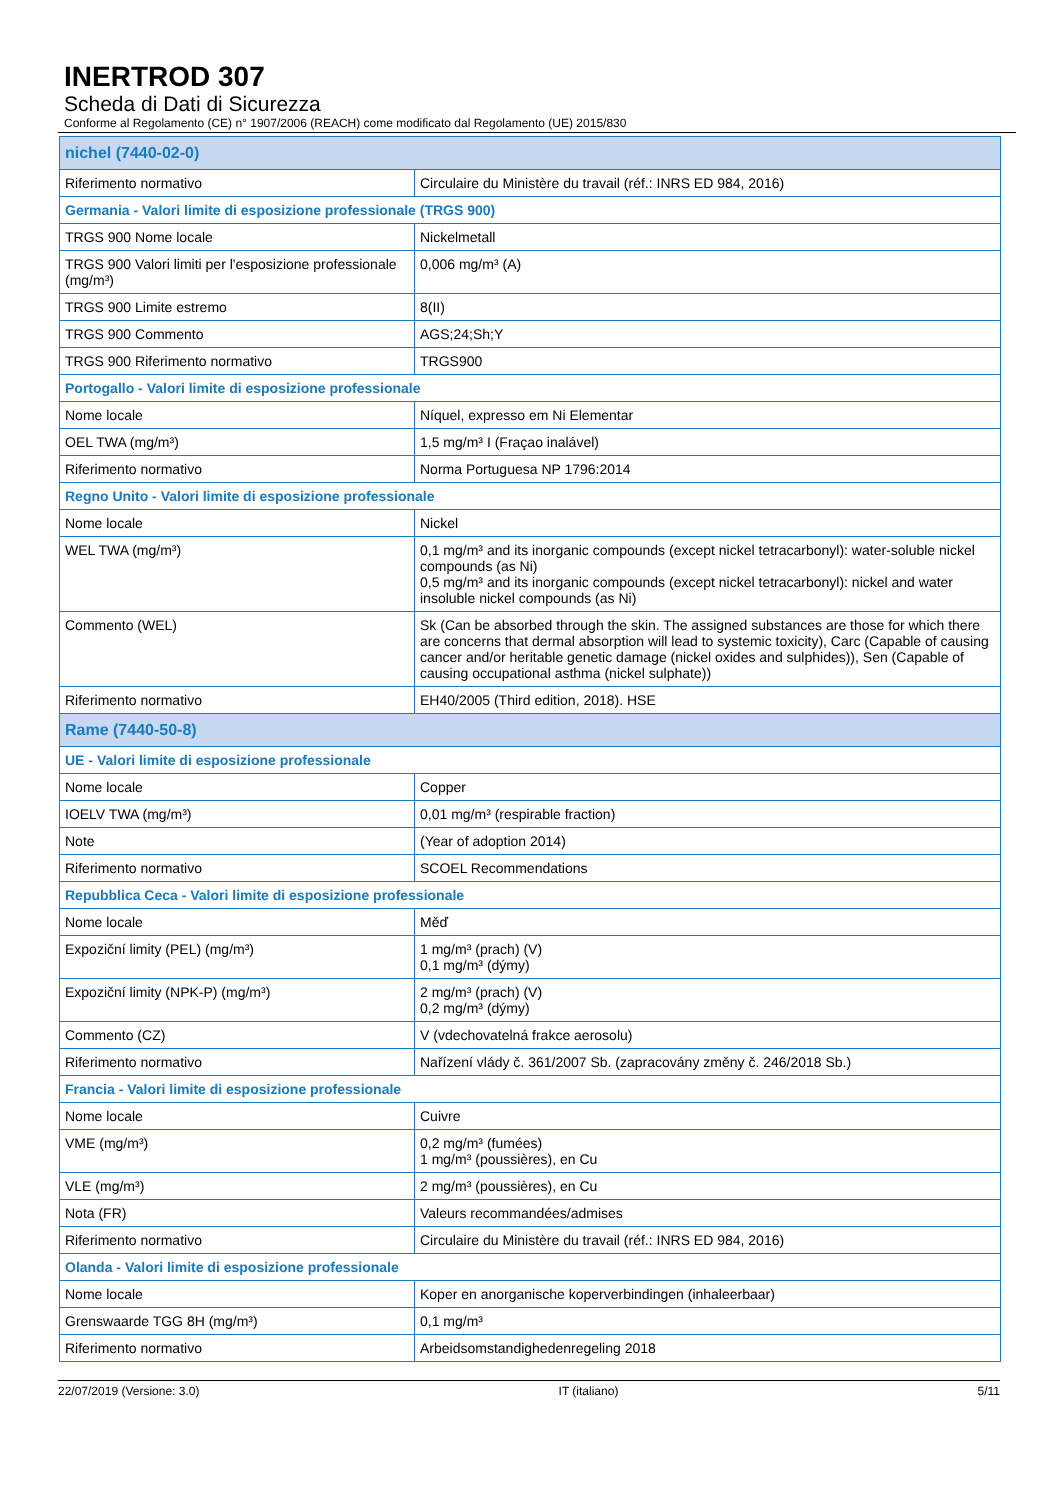INERTROD 307
Scheda di Dati di Sicurezza
Conforme al Regolamento (CE) n° 1907/2006 (REACH) come modificato dal Regolamento (UE) 2015/830
| nichel (7440-02-0) | |
| Riferimento normativo | Circulaire du Ministère du travail (réf.: INRS ED 984, 2016) |
| Germania - Valori limite di esposizione professionale (TRGS 900) | |
| TRGS 900 Nome locale | Nickelmetall |
| TRGS 900 Valori limiti per l'esposizione professionale (mg/m³) | 0,006 mg/m³ (A) |
| TRGS 900 Limite estremo | 8(II) |
| TRGS 900 Commento | AGS;24;Sh;Y |
| TRGS 900 Riferimento normativo | TRGS900 |
| Portogallo - Valori limite di esposizione professionale | |
| Nome locale | Níquel, expresso em Ni Elementar |
| OEL TWA (mg/m³) | 1,5 mg/m³ I (Fraçao inalável) |
| Riferimento normativo | Norma Portuguesa NP 1796:2014 |
| Regno Unito - Valori limite di esposizione professionale | |
| Nome locale | Nickel |
| WEL TWA (mg/m³) | 0,1 mg/m³ and its inorganic compounds (except nickel tetracarbonyl): water-soluble nickel compounds (as Ni) 0,5 mg/m³ and its inorganic compounds (except nickel tetracarbonyl): nickel and water insoluble nickel compounds (as Ni) |
| Commento (WEL) | Sk (Can be absorbed through the skin. The assigned substances are those for which there are concerns that dermal absorption will lead to systemic toxicity), Carc (Capable of causing cancer and/or heritable genetic damage (nickel oxides and sulphides)), Sen (Capable of causing occupational asthma (nickel sulphate)) |
| Riferimento normativo | EH40/2005 (Third edition, 2018). HSE |
| Rame (7440-50-8) | |
| UE - Valori limite di esposizione professionale | |
| Nome locale | Copper |
| IOELV TWA (mg/m³) | 0,01 mg/m³ (respirable fraction) |
| Note | (Year of adoption 2014) |
| Riferimento normativo | SCOEL Recommendations |
| Repubblica Ceca - Valori limite di esposizione professionale | |
| Nome locale | Měď |
| Expoziční limity (PEL) (mg/m³) | 1 mg/m³ (prach) (V) 0,1 mg/m³ (dýmy) |
| Expoziční limity (NPK-P) (mg/m³) | 2 mg/m³ (prach) (V) 0,2 mg/m³ (dýmy) |
| Commento (CZ) | V (vdechovatelná frakce aerosolu) |
| Riferimento normativo | Nařízení vlády č. 361/2007 Sb. (zapracovány změny č. 246/2018 Sb.) |
| Francia - Valori limite di esposizione professionale | |
| Nome locale | Cuivre |
| VME (mg/m³) | 0,2 mg/m³ (fumées) 1 mg/m³ (poussières), en Cu |
| VLE (mg/m³) | 2 mg/m³ (poussières), en Cu |
| Nota (FR) | Valeurs recommandées/admises |
| Riferimento normativo | Circulaire du Ministère du travail (réf.: INRS ED 984, 2016) |
| Olanda - Valori limite di esposizione professionale | |
| Nome locale | Koper en anorganische koperverbindingen (inhaleerbaar) |
| Grenswaarde TGG 8H (mg/m³) | 0,1 mg/m³ |
| Riferimento normativo | Arbeidsomstandighedenregeling 2018 |
22/07/2019 (Versione: 3.0) IT (italiano) 5/11